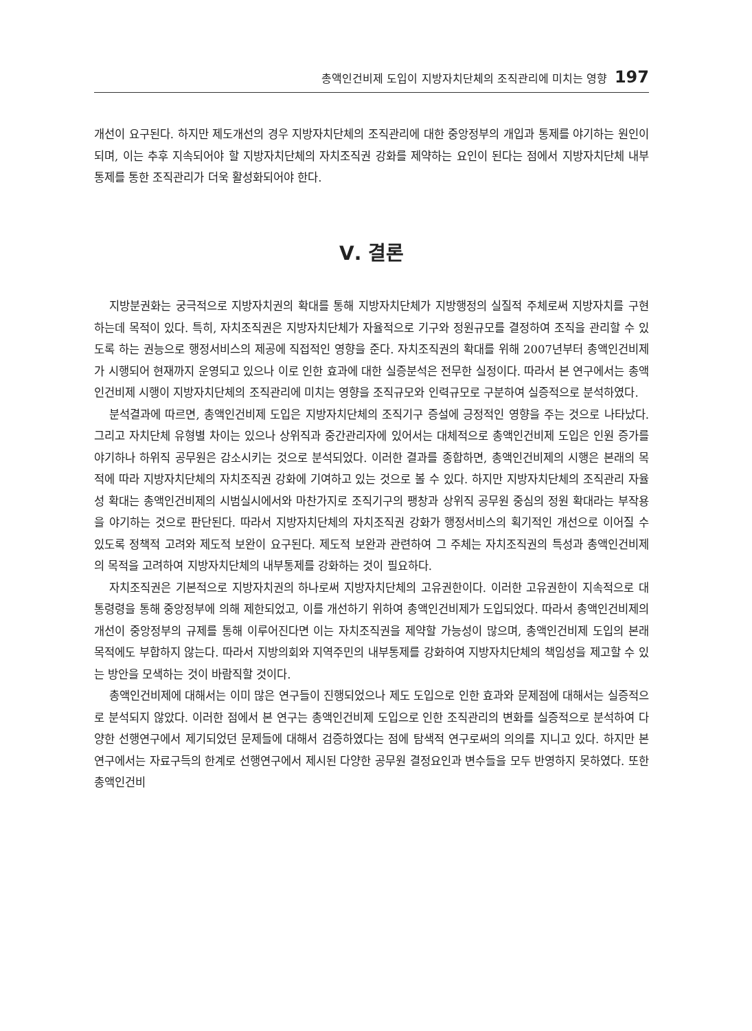총액인건비제 도입이 지방자치단체의 조직관리에 미치는 영향 197
개선이 요구된다. 하지만 제도개선의 경우 지방자치단체의 조직관리에 대한 중앙정부의 개입과 통제를 야기하는 원인이 되며, 이는 추후 지속되어야 할 지방자치단체의 자치조직권 강화를 제약하는 요인이 된다는 점에서 지방자치단체 내부통제를 통한 조직관리가 더욱 활성화되어야 한다.
Ⅴ. 결론
지방분권화는 궁극적으로 지방자치권의 확대를 통해 지방자치단체가 지방행정의 실질적 주체로써 지방자치를 구현하는데 목적이 있다. 특히, 자치조직권은 지방자치단체가 자율적으로 기구와 정원규모를 결정하여 조직을 관리할 수 있도록 하는 권능으로 행정서비스의 제공에 직접적인 영향을 준다. 자치조직권의 확대를 위해 2007년부터 총액인건비제가 시행되어 현재까지 운영되고 있으나 이로 인한 효과에 대한 실증분석은 전무한 실정이다. 따라서 본 연구에서는 총액인건비제 시행이 지방자치단체의 조직관리에 미치는 영향을 조직규모와 인력규모로 구분하여 실증적으로 분석하였다.
분석결과에 따르면, 총액인건비제 도입은 지방자치단체의 조직기구 증설에 긍정적인 영향을 주는 것으로 나타났다. 그리고 자치단체 유형별 차이는 있으나 상위직과 중간관리자에 있어서는 대체적으로 총액인건비제 도입은 인원 증가를 야기하나 하위직 공무원은 감소시키는 것으로 분석되었다. 이러한 결과를 종합하면, 총액인건비제의 시행은 본래의 목적에 따라 지방자치단체의 자치조직권 강화에 기여하고 있는 것으로 볼 수 있다. 하지만 지방자치단체의 조직관리 자율성 확대는 총액인건비제의 시범실시에서와 마찬가지로 조직기구의 팽창과 상위직 공무원 중심의 정원 확대라는 부작용을 야기하는 것으로 판단된다. 따라서 지방자치단체의 자치조직권 강화가 행정서비스의 획기적인 개선으로 이어질 수 있도록 정책적 고려와 제도적 보완이 요구된다. 제도적 보완과 관련하여 그 주체는 자치조직권의 특성과 총액인건비제의 목적을 고려하여 지방자치단체의 내부통제를 강화하는 것이 필요하다.
자치조직권은 기본적으로 지방자치권의 하나로써 지방자치단체의 고유권한이다. 이러한 고유권한이 지속적으로 대통령령을 통해 중앙정부에 의해 제한되었고, 이를 개선하기 위하여 총액인건비제가 도입되었다. 따라서 총액인건비제의 개선이 중앙정부의 규제를 통해 이루어진다면 이는 자치조직권을 제약할 가능성이 많으며, 총액인건비제 도입의 본래 목적에도 부합하지 않는다. 따라서 지방의회와 지역주민의 내부통제를 강화하여 지방자치단체의 책임성을 제고할 수 있는 방안을 모색하는 것이 바람직할 것이다.
총액인건비제에 대해서는 이미 많은 연구들이 진행되었으나 제도 도입으로 인한 효과와 문제점에 대해서는 실증적으로 분석되지 않았다. 이러한 점에서 본 연구는 총액인건비제 도입으로 인한 조직관리의 변화를 실증적으로 분석하여 다양한 선행연구에서 제기되었던 문제들에 대해서 검증하였다는 점에 탐색적 연구로써의 의의를 지니고 있다. 하지만 본 연구에서는 자료구득의 한계로 선행연구에서 제시된 다양한 공무원 결정요인과 변수들을 모두 반영하지 못하였다. 또한 총액인건비